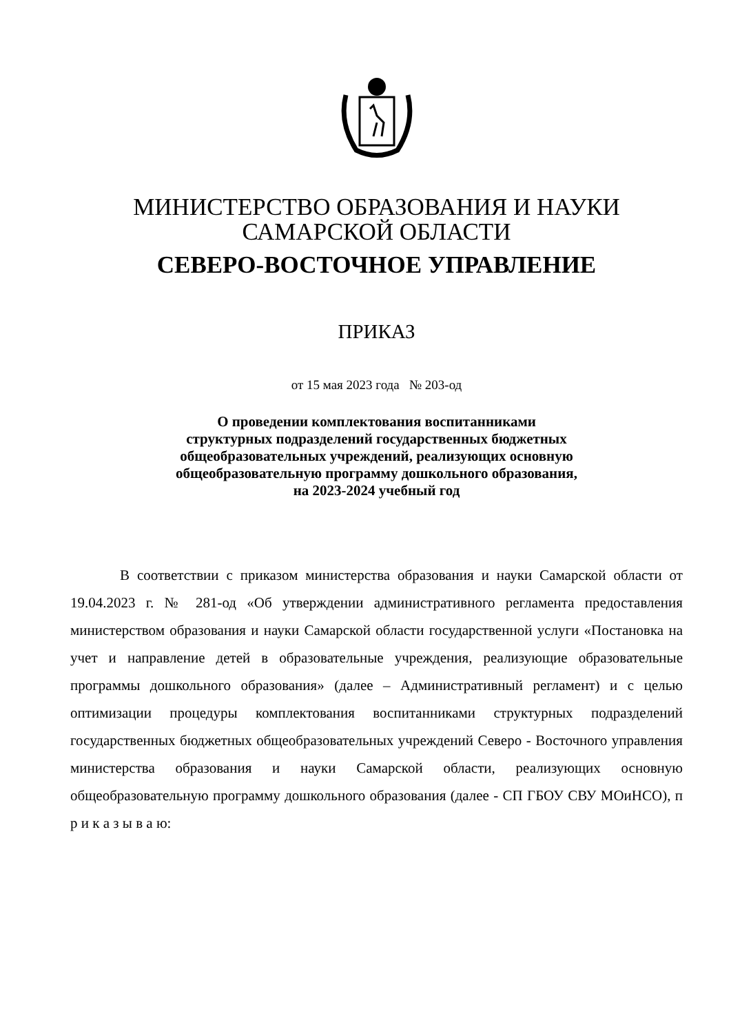МИНИСТЕРСТВО ОБРАЗОВАНИЯ И НАУКИ
САМАРСКОЙ ОБЛАСТИ
СЕВЕРО-ВОСТОЧНОЕ УПРАВЛЕНИЕ
ПРИКАЗ
от 15 мая 2023 года № 203-од
О проведении комплектования воспитанниками
структурных подразделений государственных бюджетных
общеобразовательных учреждений, реализующих основную
общеобразовательную программу дошкольного образования,
на 2023-2024 учебный год
В соответствии с приказом министерства образования и науки Самарской области от 19.04.2023 г. № 281-од «Об утверждении административного регламента предоставления министерством образования и науки Самарской области государственной услуги «Постановка на учет и направление детей в образовательные учреждения, реализующие образовательные программы дошкольного образования» (далее – Административный регламент) и с целью оптимизации процедуры комплектования воспитанниками структурных подразделений государственных бюджетных общеобразовательных учреждений Северо - Восточного управления министерства образования и науки Самарской области, реализующих основную общеобразовательную программу дошкольного образования (далее - СП ГБОУ СВУ МОиНСО), п р и к а з ы в а ю: